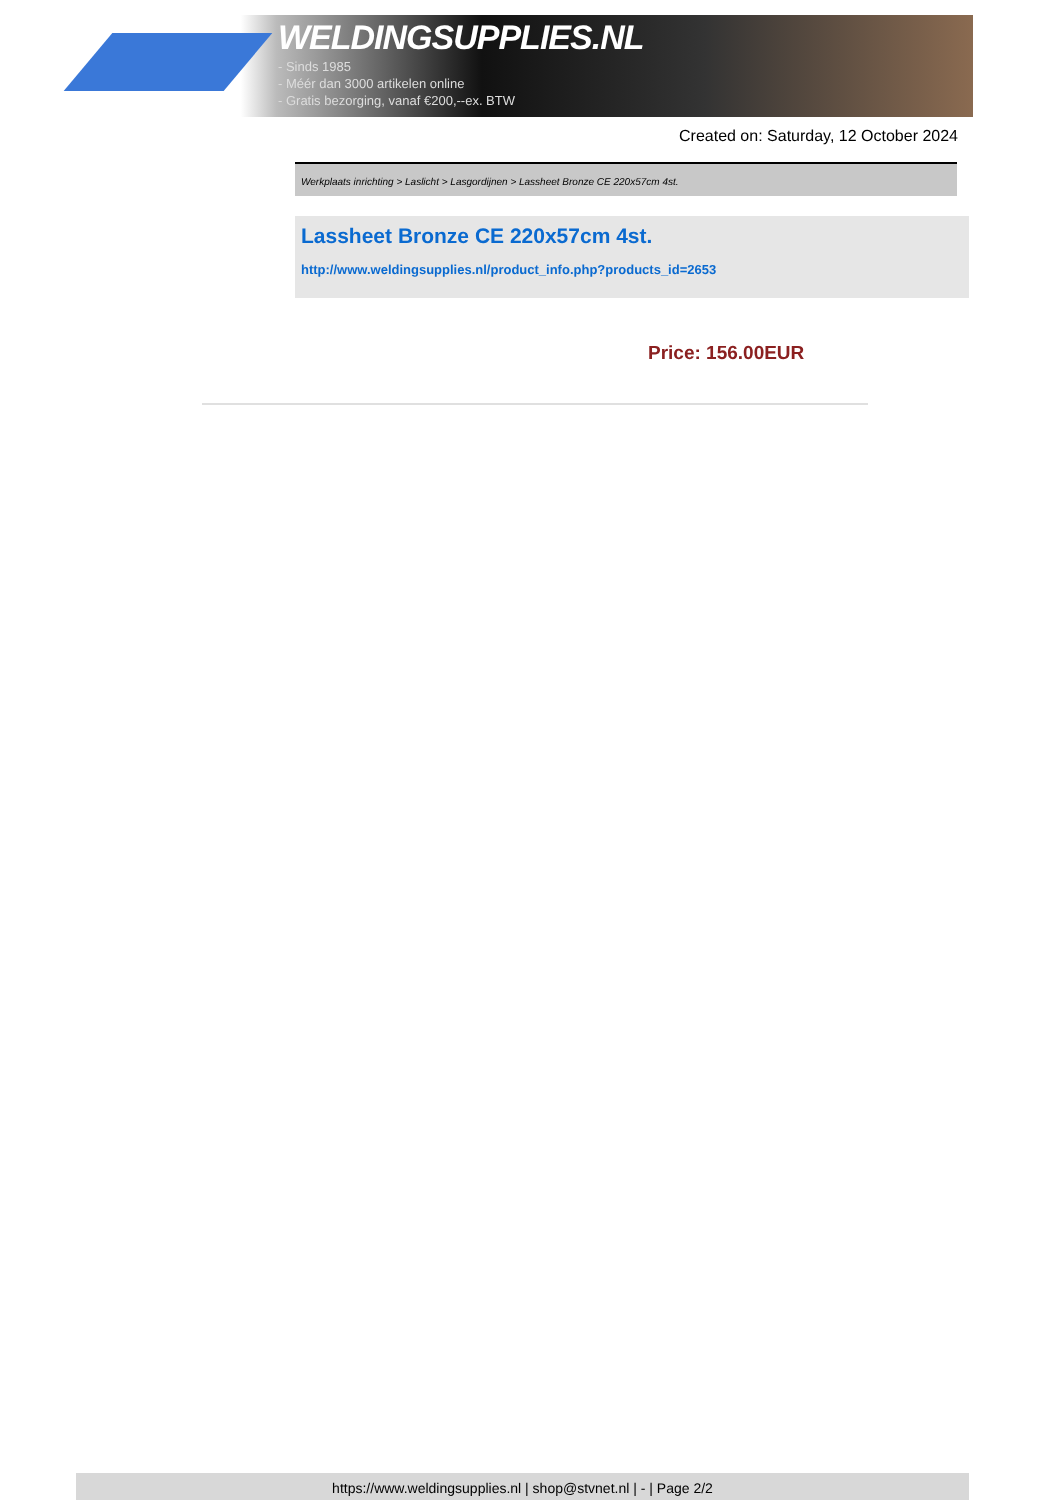WELDINGSUPPLIES.NL
- Sinds 1985
- Méér dan 3000 artikelen online
- Gratis bezorging, vanaf €200,--ex. BTW
Created on: Saturday, 12 October 2024
Werkplaats inrichting > Laslicht > Lasgordijnen > Lassheet Bronze CE 220x57cm 4st.
Lassheet Bronze CE 220x57cm 4st.
http://www.weldingsupplies.nl/product_info.php?products_id=2653
Price: 156.00EUR
https://www.weldingsupplies.nl | shop@stvnet.nl | - | Page 2/2